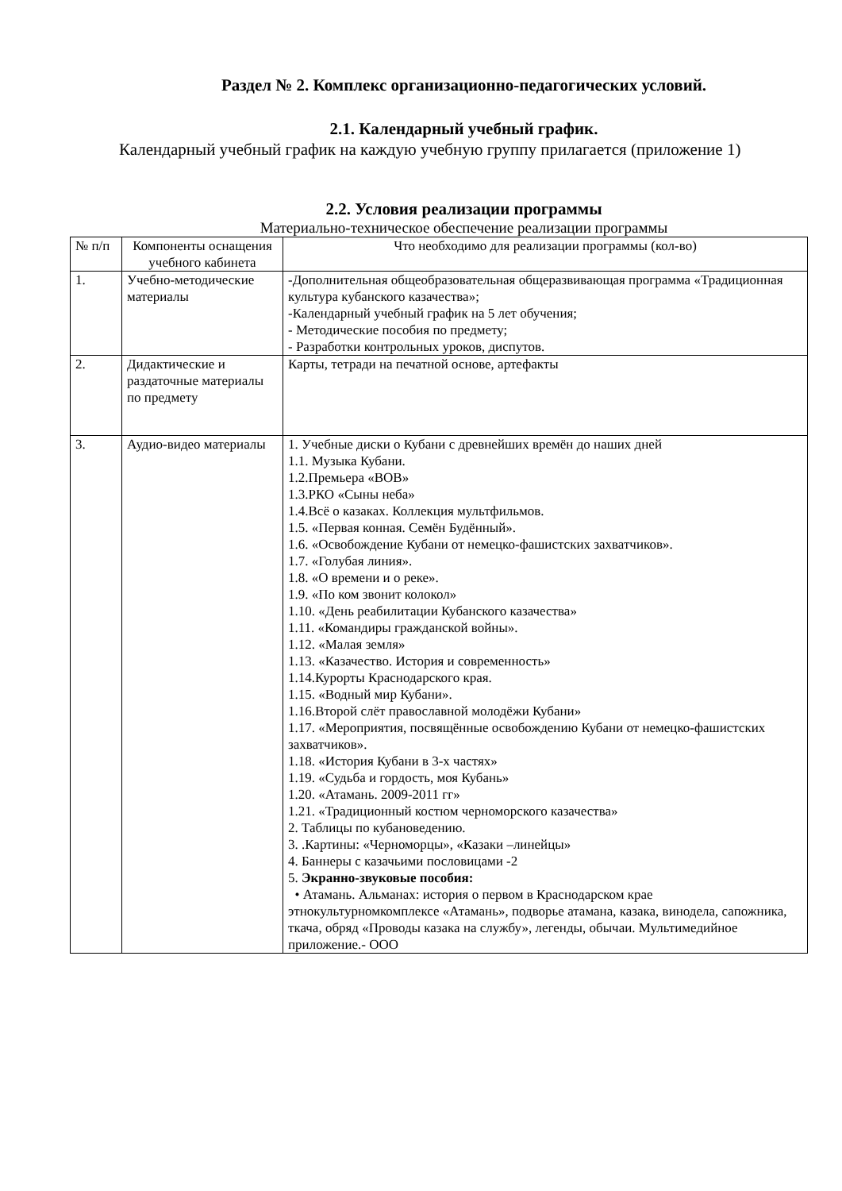Раздел № 2. Комплекс организационно-педагогических условий.
2.1. Календарный учебный график.
Календарный учебный график на каждую учебную группу прилагается (приложение 1)
2.2. Условия реализации программы
Материально-техническое обеспечение реализации программы
| № п/п | Компоненты оснащения учебного кабинета | Что необходимо для реализации программы (кол-во) |
| --- | --- | --- |
| 1. | Учебно-методические материалы | -Дополнительная общеобразовательная общеразвивающая программа «Традиционная культура кубанского казачества»; -Календарный учебный график на 5 лет обучения; - Методические пособия по предмету; - Разработки контрольных уроков, диспутов. |
| 2. | Дидактические и раздаточные материалы по предмету | Карты, тетради на печатной основе, артефакты |
| 3. | Аудио-видео материалы | 1. Учебные диски о Кубани с древнейших времён до наших дней 1.1. Музыка Кубани. 1.2.Премьера «ВОВ» 1.3.РКО «Сыны неба» 1.4.Всё о казаках. Коллекция мультфильмов. 1.5. «Первая конная. Семён Будённый». 1.6. «Освобождение Кубани от немецко-фашистских захватчиков». 1.7. «Голубая линия». 1.8. «О времени и о реке». 1.9. «По ком звонит колокол» 1.10. «День реабилитации Кубанского казачества» 1.11. «Командиры гражданской войны». 1.12. «Малая земля» 1.13. «Казачество. История и современность» 1.14.Курорты Краснодарского края. 1.15. «Водный мир Кубани». 1.16.Второй слёт православной молодёжи Кубани» 1.17. «Мероприятия, посвящённые освобождению Кубани от немецко-фашистских захватчиков». 1.18. «История Кубани в 3-х частях» 1.19. «Судьба и гордость, моя Кубань» 1.20. «Атамань. 2009-2011 гг» 1.21. «Традиционный костюм черноморского казачества» 2. Таблицы по кубановедению. 3. .Картины: «Черноморцы», «Казаки –линейцы» 4. Баннеры с казачьими пословицами -2 5. Экранно-звуковые пособия: • Атамань. Альманах: история о первом в Краснодарском крае этнокультурномкомплексе «Атамань», подворье атамана, казака, винодела, сапожника, ткача, обряд «Проводы казака на службу», легенды, обычаи. Мультимедийное приложение.- ООО |